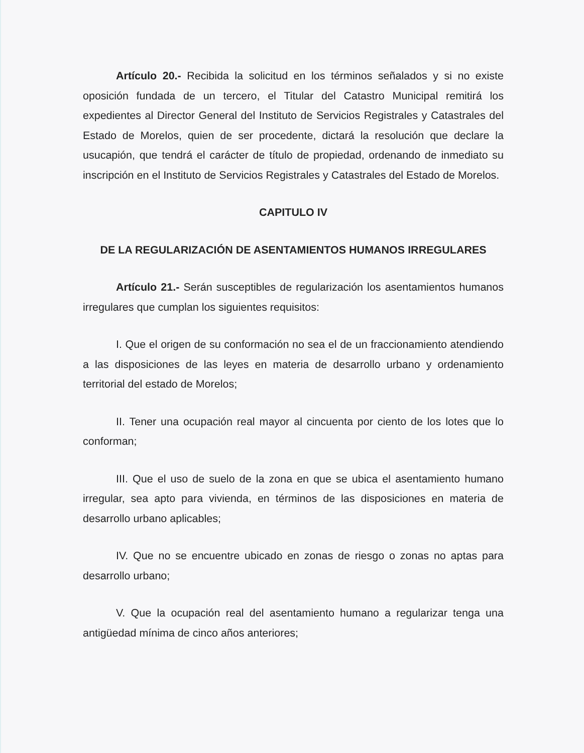Artículo 20.- Recibida la solicitud en los términos señalados y si no existe oposición fundada de un tercero, el Titular del Catastro Municipal remitirá los expedientes al Director General del Instituto de Servicios Registrales y Catastrales del Estado de Morelos, quien de ser procedente, dictará la resolución que declare la usucapión, que tendrá el carácter de título de propiedad, ordenando de inmediato su inscripción en el Instituto de Servicios Registrales y Catastrales del Estado de Morelos.
CAPITULO IV
DE LA REGULARIZACIÓN DE ASENTAMIENTOS HUMANOS IRREGULARES
Artículo 21.- Serán susceptibles de regularización los asentamientos humanos irregulares que cumplan los siguientes requisitos:
I. Que el origen de su conformación no sea el de un fraccionamiento atendiendo a las disposiciones de las leyes en materia de desarrollo urbano y ordenamiento territorial del estado de Morelos;
II. Tener una ocupación real mayor al cincuenta por ciento de los lotes que lo conforman;
III. Que el uso de suelo de la zona en que se ubica el asentamiento humano irregular, sea apto para vivienda, en términos de las disposiciones en materia de desarrollo urbano aplicables;
IV. Que no se encuentre ubicado en zonas de riesgo o zonas no aptas para desarrollo urbano;
V. Que la ocupación real del asentamiento humano a regularizar tenga una antigüedad mínima de cinco años anteriores;